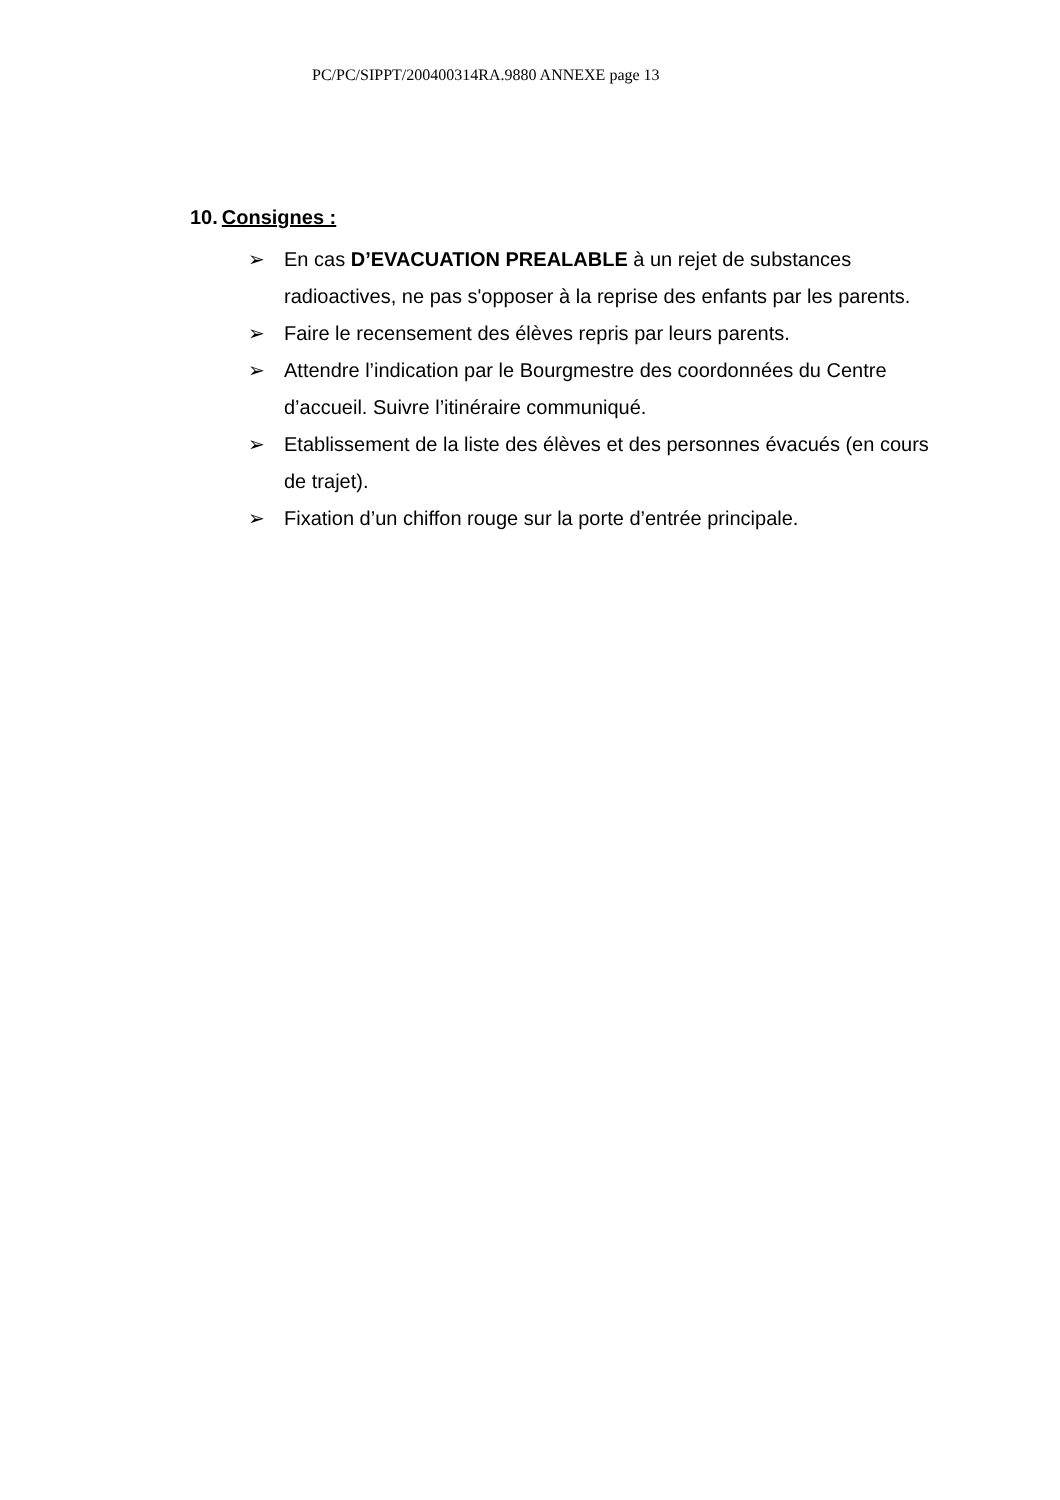PC/PC/SIPPT/200400314RA.9880 ANNEXE page 13
10. Consignes :
➢ En cas D’EVACUATION PREALABLE à un rejet de substances radioactives, ne pas s'opposer à la reprise des enfants par les parents.
➢ Faire le recensement des élèves repris par leurs parents.
➢ Attendre l’indication par le Bourgmestre des coordonnées du Centre d’accueil. Suivre l’itinéraire communiqué.
➢ Etablissement de la liste des élèves et des personnes évacués (en cours de trajet).
➢ Fixation d’un chiffon rouge sur la porte d’entrée principale.